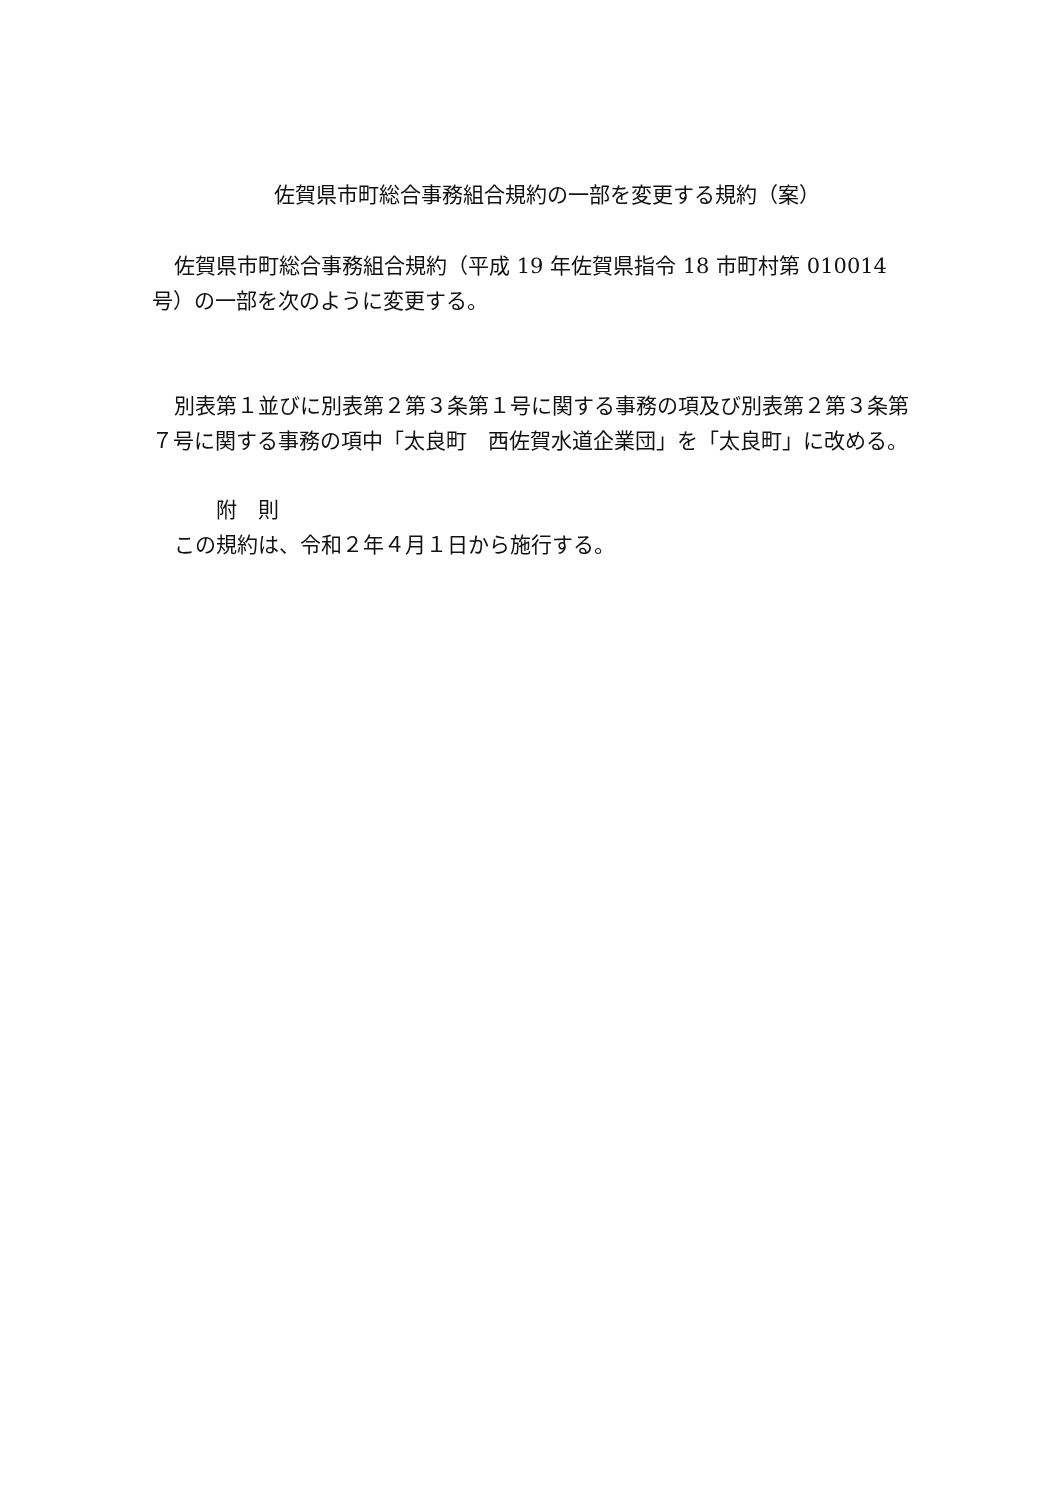佐賀県市町総合事務組合規約の一部を変更する規約（案）
佐賀県市町総合事務組合規約（平成 19 年佐賀県指令 18 市町村第 010014 号）の一部を次のように変更する。
別表第１並びに別表第２第３条第１号に関する事務の項及び別表第２第３条第７号に関する事務の項中「太良町　西佐賀水道企業団」を「太良町」に改める。
附　則
この規約は、令和２年４月１日から施行する。